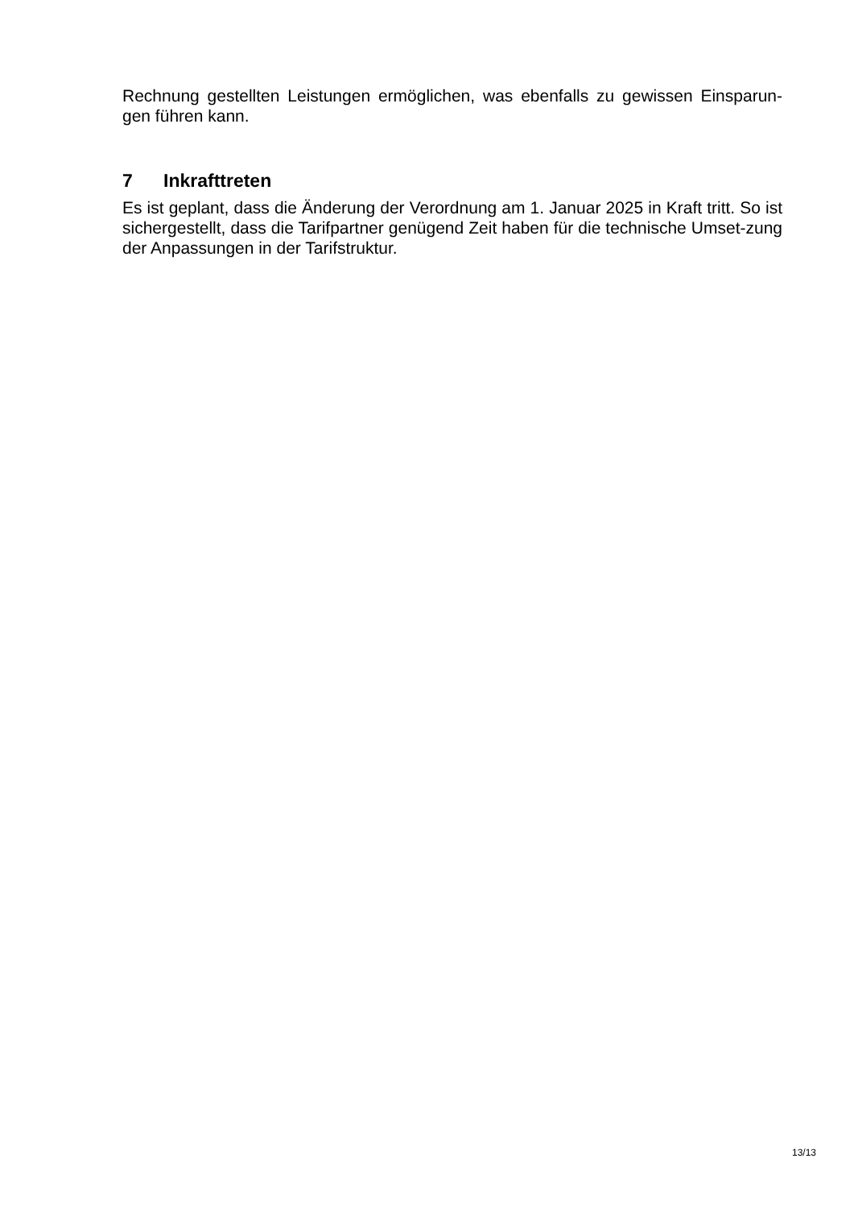Rechnung gestellten Leistungen ermöglichen, was ebenfalls zu gewissen Einsparun-gen führen kann.
7 Inkrafttreten
Es ist geplant, dass die Änderung der Verordnung am 1. Januar 2025 in Kraft tritt. So ist sichergestellt, dass die Tarifpartner genügend Zeit haben für die technische Umset-zung der Anpassungen in der Tarifstruktur.
13/13